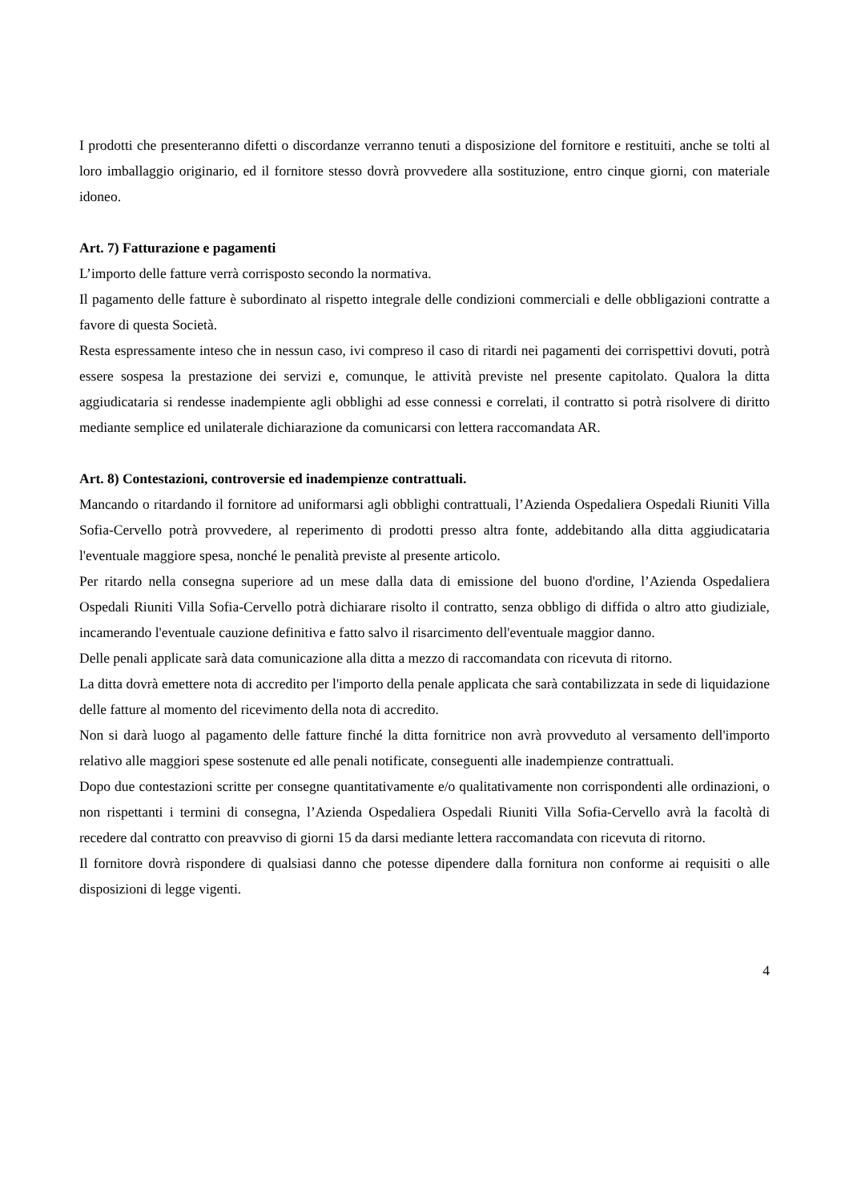I prodotti che presenteranno difetti o discordanze verranno tenuti a disposizione del fornitore e restituiti, anche se tolti al loro imballaggio originario, ed il fornitore stesso dovrà provvedere alla sostituzione, entro cinque giorni, con materiale idoneo.
Art. 7) Fatturazione e pagamenti
L’importo delle fatture verrà corrisposto secondo la normativa.
Il pagamento delle fatture è subordinato al rispetto integrale delle condizioni commerciali e delle obbligazioni contratte a favore di questa Società.
Resta espressamente inteso che in nessun caso, ivi compreso il caso di ritardi nei pagamenti dei corrispettivi dovuti, potrà essere sospesa la prestazione dei servizi e, comunque, le attività previste nel presente capitolato. Qualora la ditta aggiudicataria si rendesse inadempiente agli obblighi ad esse connessi e correlati, il contratto si potrà risolvere di diritto mediante semplice ed unilaterale dichiarazione da comunicarsi con lettera raccomandata AR.
Art. 8) Contestazioni, controversie ed inadempienze contrattuali.
Mancando o ritardando il fornitore ad uniformarsi agli obblighi contrattuali, l’Azienda Ospedaliera Ospedali Riuniti Villa Sofia-Cervello potrà provvedere, al reperimento di prodotti presso altra fonte, addebitando alla ditta aggiudicataria l'eventuale maggiore spesa, nonché le penalità previste al presente articolo.
Per ritardo nella consegna superiore ad un mese dalla data di emissione del buono d'ordine, l’Azienda Ospedaliera Ospedali Riuniti Villa Sofia-Cervello potrà dichiarare risolto il contratto, senza obbligo di diffida o altro atto giudiziale, incamerando l'eventuale cauzione definitiva e fatto salvo il risarcimento dell'eventuale maggior danno.
Delle penali applicate sarà data comunicazione alla ditta a mezzo di raccomandata con ricevuta di ritorno.
La ditta dovrà emettere nota di accredito per l'importo della penale applicata che sarà contabilizzata in sede di liquidazione delle fatture al momento del ricevimento della nota di accredito.
Non si darà luogo al pagamento delle fatture finché la ditta fornitrice non avrà provveduto al versamento dell'importo relativo alle maggiori spese sostenute ed alle penali notificate, conseguenti alle inadempienze contrattuali.
Dopo due contestazioni scritte per consegne quantitativamente e/o qualitativamente non corrispondenti alle ordinazioni, o non rispettanti i termini di consegna, l’Azienda Ospedaliera Ospedali Riuniti Villa Sofia-Cervello avrà la facoltà di recedere dal contratto con preavviso di giorni 15 da darsi mediante lettera raccomandata con ricevuta di ritorno.
Il fornitore dovrà rispondere di qualsiasi danno che potesse dipendere dalla fornitura non conforme ai requisiti o alle disposizioni di legge vigenti.
4